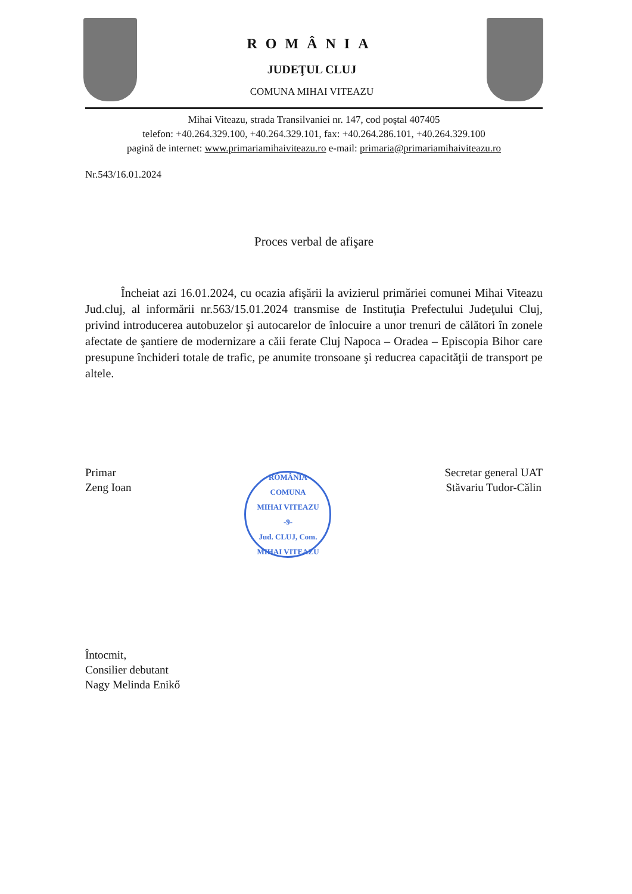ROMÂNIA
JUDEŢUL CLUJ
COMUNA MIHAI VITEAZU
Mihai Viteazu, strada Transilvaniei nr. 147, cod poştal 407405
telefon: +40.264.329.100, +40.264.329.101, fax: +40.264.286.101, +40.264.329.100
pagină de internet: www.primariamihaiviteazu.ro e-mail: primaria@primariamihaiviteazu.ro
Nr.543/16.01.2024
Proces verbal de afişare
Încheiat azi 16.01.2024, cu ocazia afişării la avizierul primăriei comunei Mihai Viteazu Jud.cluj, al informării nr.563/15.01.2024 transmise de Instituţia Prefectului Judeţului Cluj, privind introducerea autobuzelor şi autocarelor de înlocuire a unor trenuri de călători în zonele afectate de şantiere de modernizare a căii ferate Cluj Napoca – Oradea – Episcopia Bihor care presupune închideri totale de trafic, pe anumite tronsoane şi reducrea capacităţii de transport pe altele.
Primar
Zeng Ioan
ROMÂNIA
COMUNA
MIHAI VITEAZU
-9-
Jud. CLUJ, Com. MIHAI VITEAZU
Secretar general UAT
Stăvariu Tudor-Călin
Întocmit,
Consilier debutant
Nagy Melinda Enikő